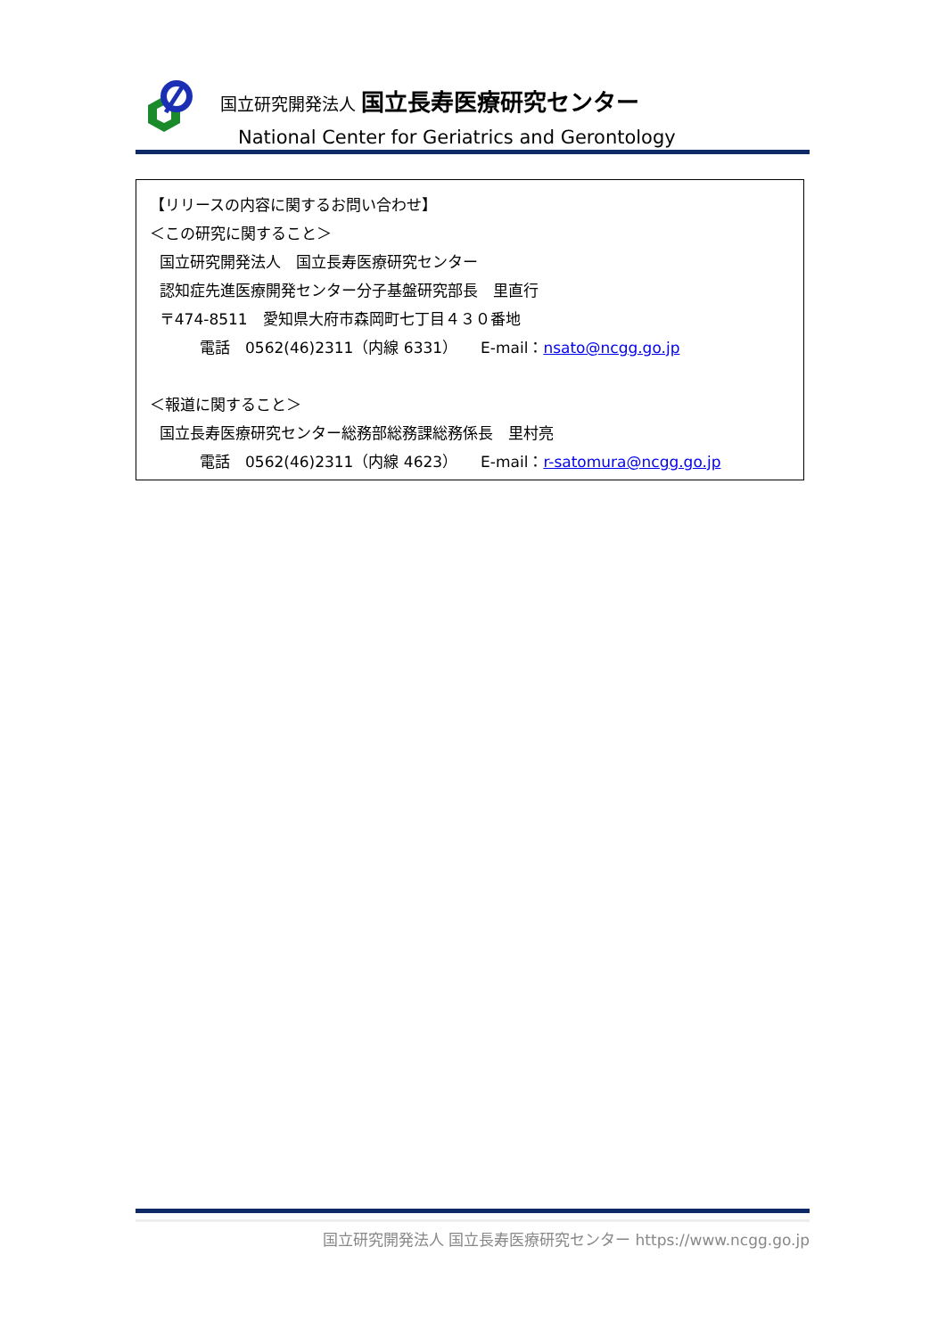国立研究開発法人 国立長寿医療研究センター
National Center for Geriatrics and Gerontology
【リリースの内容に関するお問い合わせ】
＜この研究に関すること＞
国立研究開発法人　国立長寿医療研究センター
認知症先進医療開発センター分子基盤研究部長　里直行
〒474-8511　愛知県大府市森岡町七丁目４３０番地
電話　0562(46)2311（内線 6331）　　E-mail：nsato@ncgg.go.jp
＜報道に関すること＞
国立長寿医療研究センター総務部総務課総務係長　里村亮
電話　0562(46)2311（内線 4623）　　E-mail：r-satomura@ncgg.go.jp
国立研究開発法人 国立長寿医療研究センター https://www.ncgg.go.jp